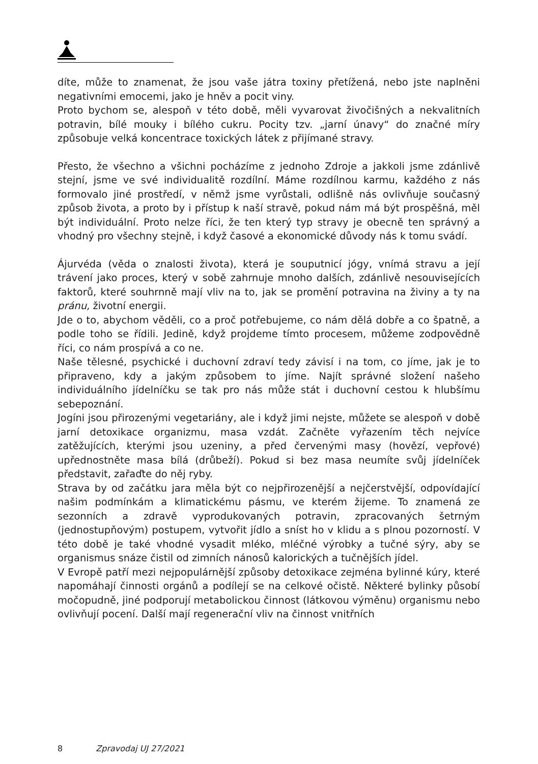díte, může to znamenat, že jsou vaše játra toxiny přetížená, nebo jste naplněni negativními emocemi, jako je hněv a pocit viny.
Proto bychom se, alespoň v této době, měli vyvarovat živočišných a nekvalitních potravin, bílé mouky i bílého cukru. Pocity tzv. „jarní únavy“ do značné míry způsobuje velká koncentrace toxických látek z přijímané stravy.
Přesto, že všechno a všichni pocházíme z jednoho Zdroje a jakkoli jsme zdánlivě stejní, jsme ve své individualitě rozdílní. Máme rozdílnou karmu, každého z nás formovalo jiné prostředí, v němž jsme vyrůstali, odlišně nás ovlivňuje současný způsob života, a proto by i přístup k naší stravě, pokud nám má být prospěšná, měl být individuální. Proto nelze říci, že ten který typ stravy je obecně ten správný a vhodný pro všechny stejně, i když časové a ekonomické důvody nás k tomu svádí.
Ájurvéda (věda o znalosti života), která je souputnicí jógy, vnímá stravu a její trávení jako proces, který v sobě zahrnuje mnoho dalších, zdánlivě nesouvisejících faktorů, které souhrnně mají vliv na to, jak se promění potravina na živiny a ty na pránu, životní energii.
Jde o to, abychom věděli, co a proč potřebujeme, co nám dělá dobře a co špatně, a podle toho se řídili. Jedině, když projdeme tímto procesem, můžeme zodpovědně říci, co nám prospívá a co ne.
Naše tělesné, psychické i duchovní zdraví tedy závisí i na tom, co jíme, jak je to připraveno, kdy a jakým způsobem to jíme. Najít správné složení našeho individuálního jídelníčku se tak pro nás může stát i duchovní cestou k hlubšímu sebepoznání.
Jogíni jsou přirozenými vegetariány, ale i když jimi nejste, můžete se alespoň v době jarní detoxikace organizmu, masa vzdát. Začněte vyřazením těch nejvíce zatěžujících, kterými jsou uzeniny, a před červenými masy (hovězí, vepřové) upřednostněte masa bílá (drůbeží). Pokud si bez masa neumíte svůj jídelníček představit, zařaďte do něj ryby.
Strava by od začátku jara měla být co nejpřirozenější a nejčerstvější, odpovídající našim podmínkám a klimatickému pásmu, ve kterém žijeme. To znamená ze sezonních a zdravě vyprodukovaných potravin, zpracovaných šetrným (jednostupňovým) postupem, vytvořit jídlo a sníst ho v klidu a s plnou pozorností. V této době je také vhodné vysadit mléko, mléčné výrobky a tučné sýry, aby se organismus snáze čistil od zimních nánosů kalorických a tučnějších jídel.
V Evropě patří mezi nejpopulárnější způsoby detoxikace zejména bylinné kúry, které napomáhají činnosti orgánů a podílejí se na celkové očistě. Některé bylinky působí močopudně, jiné podporují metabolickou činnost (látkovou výměnu) organismu nebo ovlivňují pocení. Další mají regenerační vliv na činnost vnitřních
8 Zpravodaj UJ 27/2021